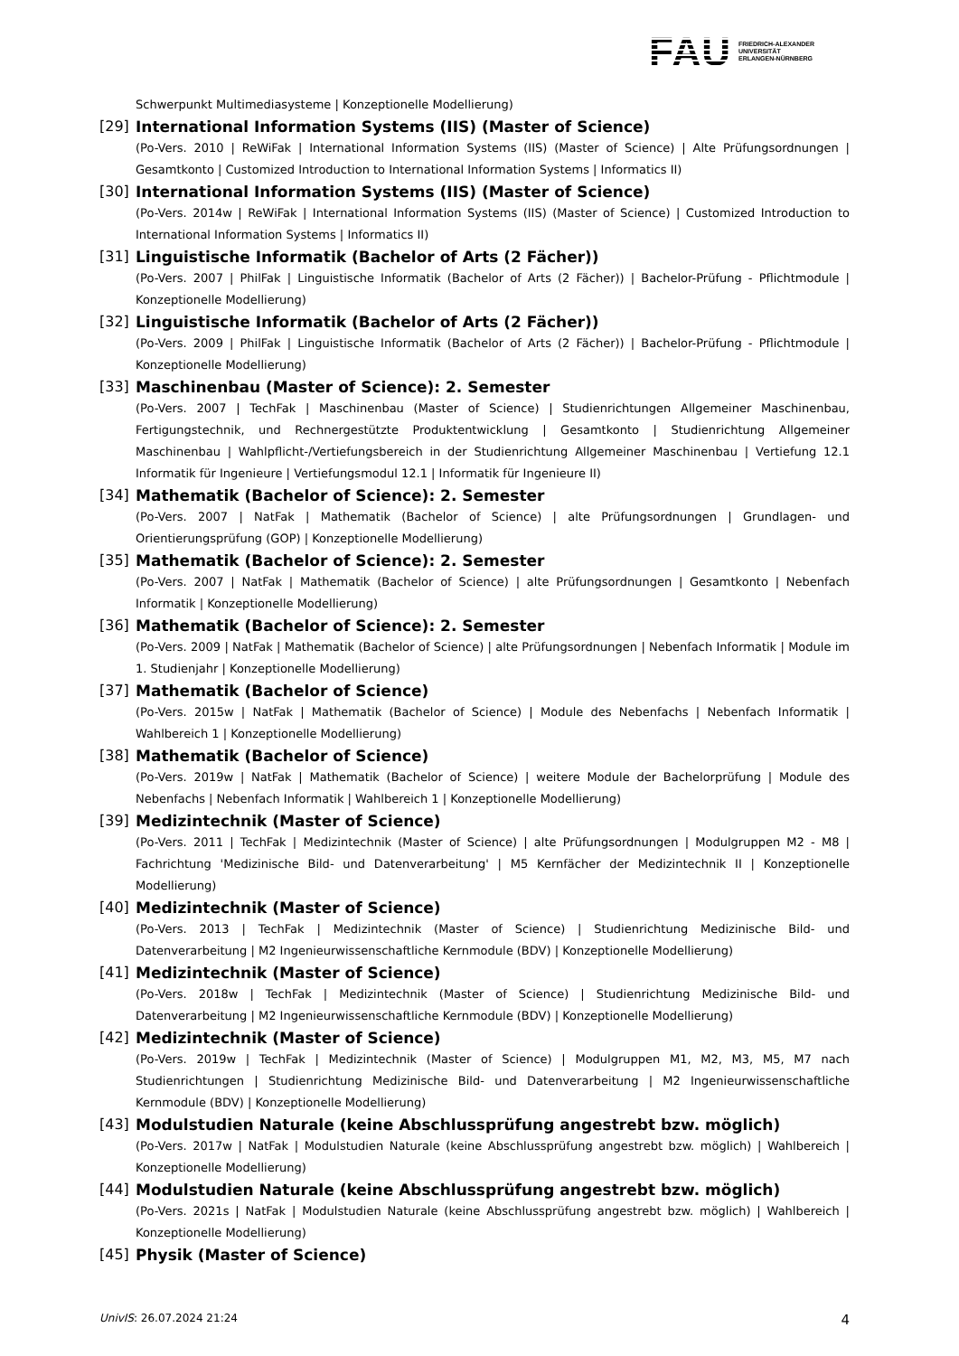FAU FRIEDRICH-ALEXANDER
UNIVERSITÄT
ERLANGEN-NÜRNBERG
Schwerpunkt Multimediasysteme | Konzeptionelle Modellierung)
[29] International Information Systems (IIS) (Master of Science)
(Po-Vers. 2010 | ReWiFak | International Information Systems (IIS) (Master of Science) | Alte Prüfungsordnungen | Gesamtkonto | Customized Introduction to International Information Systems | Informatics II)
[30] International Information Systems (IIS) (Master of Science)
(Po-Vers. 2014w | ReWiFak | International Information Systems (IIS) (Master of Science) | Customized Introduction to International Information Systems | Informatics II)
[31] Linguistische Informatik (Bachelor of Arts (2 Fächer))
(Po-Vers. 2007 | PhilFak | Linguistische Informatik (Bachelor of Arts (2 Fächer)) | Bachelor-Prüfung - Pflichtmodule | Konzeptionelle Modellierung)
[32] Linguistische Informatik (Bachelor of Arts (2 Fächer))
(Po-Vers. 2009 | PhilFak | Linguistische Informatik (Bachelor of Arts (2 Fächer)) | Bachelor-Prüfung - Pflichtmodule | Konzeptionelle Modellierung)
[33] Maschinenbau (Master of Science): 2. Semester
(Po-Vers. 2007 | TechFak | Maschinenbau (Master of Science) | Studienrichtungen Allgemeiner Maschinenbau, Fertigungstechnik, und Rechnergestützte Produktentwicklung | Gesamtkonto | Studienrichtung Allgemeiner Maschinenbau | Wahlpflicht-/Vertiefungsbereich in der Studienrichtung Allgemeiner Maschinenbau | Vertiefung 12.1 Informatik für Ingenieure | Vertiefungsmodul 12.1 | Informatik für Ingenieure II)
[34] Mathematik (Bachelor of Science): 2. Semester
(Po-Vers. 2007 | NatFak | Mathematik (Bachelor of Science) | alte Prüfungsordnungen | Grundlagen- und Orientierungsprüfung (GOP) | Konzeptionelle Modellierung)
[35] Mathematik (Bachelor of Science): 2. Semester
(Po-Vers. 2007 | NatFak | Mathematik (Bachelor of Science) | alte Prüfungsordnungen | Gesamtkonto | Nebenfach Informatik | Konzeptionelle Modellierung)
[36] Mathematik (Bachelor of Science): 2. Semester
(Po-Vers. 2009 | NatFak | Mathematik (Bachelor of Science) | alte Prüfungsordnungen | Nebenfach Informatik | Module im 1. Studienjahr | Konzeptionelle Modellierung)
[37] Mathematik (Bachelor of Science)
(Po-Vers. 2015w | NatFak | Mathematik (Bachelor of Science) | Module des Nebenfachs | Nebenfach Informatik | Wahlbereich 1 | Konzeptionelle Modellierung)
[38] Mathematik (Bachelor of Science)
(Po-Vers. 2019w | NatFak | Mathematik (Bachelor of Science) | weitere Module der Bachelorprüfung | Module des Nebenfachs | Nebenfach Informatik | Wahlbereich 1 | Konzeptionelle Modellierung)
[39] Medizintechnik (Master of Science)
(Po-Vers. 2011 | TechFak | Medizintechnik (Master of Science) | alte Prüfungsordnungen | Modulgruppen M2 - M8 | Fachrichtung 'Medizinische Bild- und Datenverarbeitung' | M5 Kernfächer der Medizintechnik II | Konzeptionelle Modellierung)
[40] Medizintechnik (Master of Science)
(Po-Vers. 2013 | TechFak | Medizintechnik (Master of Science) | Studienrichtung Medizinische Bild- und Datenverarbeitung | M2 Ingenieurwissenschaftliche Kernmodule (BDV) | Konzeptionelle Modellierung)
[41] Medizintechnik (Master of Science)
(Po-Vers. 2018w | TechFak | Medizintechnik (Master of Science) | Studienrichtung Medizinische Bild- und Datenverarbeitung | M2 Ingenieurwissenschaftliche Kernmodule (BDV) | Konzeptionelle Modellierung)
[42] Medizintechnik (Master of Science)
(Po-Vers. 2019w | TechFak | Medizintechnik (Master of Science) | Modulgruppen M1, M2, M3, M5, M7 nach Studienrichtungen | Studienrichtung Medizinische Bild- und Datenverarbeitung | M2 Ingenieurwissenschaftliche Kernmodule (BDV) | Konzeptionelle Modellierung)
[43] Modulstudien Naturale (keine Abschlussprüfung angestrebt bzw. möglich)
(Po-Vers. 2017w | NatFak | Modulstudien Naturale (keine Abschlussprüfung angestrebt bzw. möglich) | Wahlbereich | Konzeptionelle Modellierung)
[44] Modulstudien Naturale (keine Abschlussprüfung angestrebt bzw. möglich)
(Po-Vers. 2021s | NatFak | Modulstudien Naturale (keine Abschlussprüfung angestrebt bzw. möglich) | Wahlbereich | Konzeptionelle Modellierung)
[45] Physik (Master of Science)
UnivIS: 26.07.2024 21:24 4